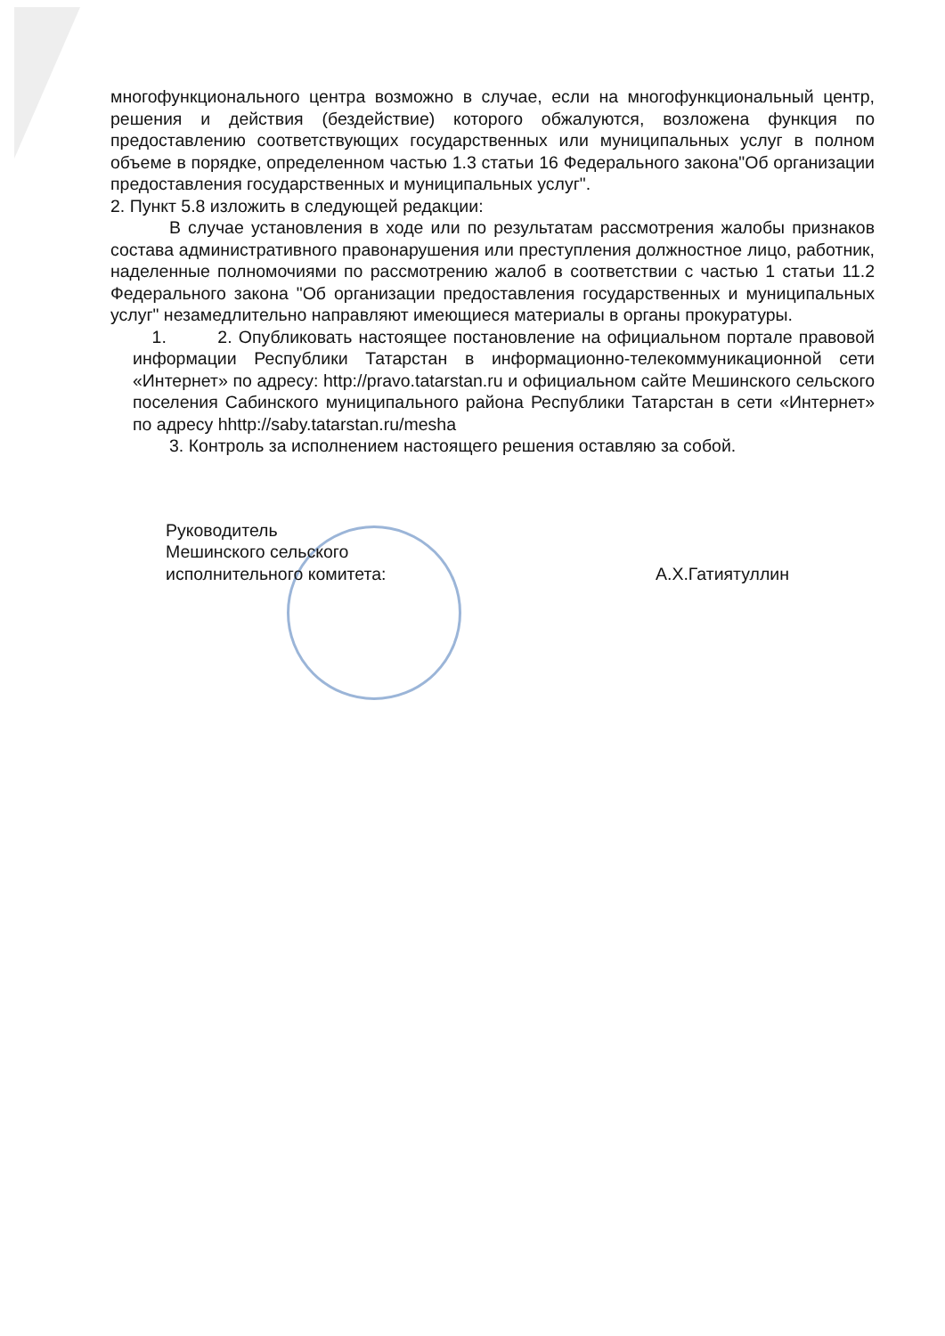многофункционального центра возможно в случае, если на многофункциональный центр, решения и действия (бездействие) которого обжалуются, возложена функция по предоставлению соответствующих государственных или муниципальных услуг в полном объеме в порядке, определенном частью 1.3 статьи 16 Федерального закона"Об организации предоставления государственных и муниципальных услуг".
2. Пункт 5.8 изложить в следующей редакции:
В случае установления в ходе или по результатам рассмотрения жалобы признаков состава административного правонарушения или преступления должностное лицо, работник, наделенные полномочиями по рассмотрению жалоб в соответствии с частью 1 статьи 11.2 Федерального закона "Об организации предоставления государственных и муниципальных услуг" незамедлительно направляют имеющиеся материалы в органы прокуратуры.
1. 2. Опубликовать настоящее постановление на официальном портале правовой информации Республики Татарстан в информационно-телекоммуникационной сети «Интернет» по адресу: http://pravo.tatarstan.ru и официальном сайте Мешинского сельского поселения Сабинского муниципального района Республики Татарстан в сети «Интернет» по адресу hhttp://saby.tatarstan.ru/mesha
3. Контроль за исполнением настоящего решения оставляю за собой.
Руководитель
Мешинского сельского
исполнительного комитета:
А.Х.Гатиятуллин